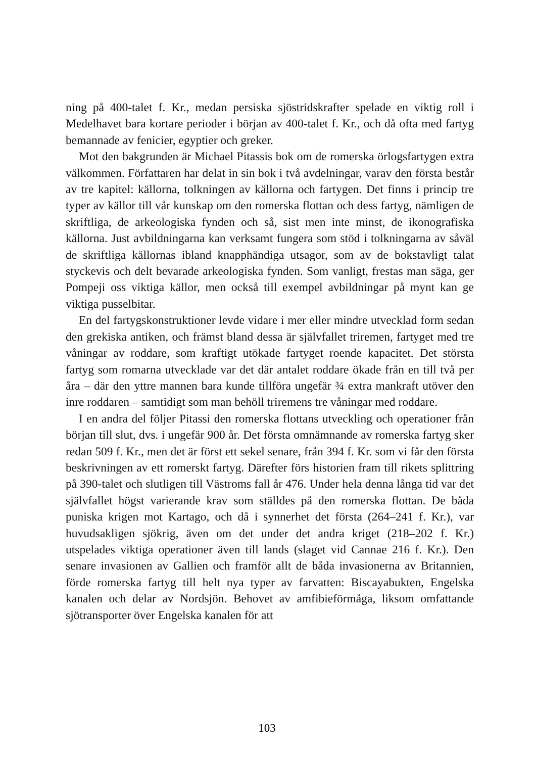ning på 400-talet f. Kr., medan persiska sjöstridskrafter spelade en viktig roll i Medelhavet bara kortare perioder i början av 400-talet f. Kr., och då ofta med fartyg bemannade av fenicier, egyptier och greker.
Mot den bakgrunden är Michael Pitassis bok om de romerska örlogsfartygen extra välkommen. Författaren har delat in sin bok i två avdelningar, varav den första består av tre kapitel: källorna, tolkningen av källorna och fartygen. Det finns i princip tre typer av källor till vår kunskap om den romerska flottan och dess fartyg, nämligen de skriftliga, de arkeologiska fynden och så, sist men inte minst, de ikonografiska källorna. Just avbildningarna kan verksamt fungera som stöd i tolkningarna av såväl de skriftliga källornas ibland knapphändiga utsagor, som av de bokstavligt talat styckevis och delt bevarade arkeologiska fynden. Som vanligt, frestas man säga, ger Pompeji oss viktiga källor, men också till exempel avbildningar på mynt kan ge viktiga pusselbitar.
En del fartygskonstruktioner levde vidare i mer eller mindre utvecklad form sedan den grekiska antiken, och främst bland dessa är självfallet triremen, fartyget med tre våningar av roddare, som kraftigt utökade fartyget roende kapacitet. Det största fartyg som romarna utvecklade var det där antalet roddare ökade från en till två per åra – där den yttre mannen bara kunde tillföra ungefär ¾ extra mankraft utöver den inre roddaren – samtidigt som man behöll triremens tre våningar med roddare.
I en andra del följer Pitassi den romerska flottans utveckling och operationer från början till slut, dvs. i ungefär 900 år. Det första omnämnande av romerska fartyg sker redan 509 f. Kr., men det är först ett sekel senare, från 394 f. Kr. som vi får den första beskrivningen av ett romerskt fartyg. Därefter förs historien fram till rikets splittring på 390-talet och slutligen till Västroms fall år 476. Under hela denna långa tid var det självfallet högst varierande krav som ställdes på den romerska flottan. De båda puniska krigen mot Kartago, och då i synnerhet det första (264–241 f. Kr.), var huvudsakligen sjökrig, även om det under det andra kriget (218–202 f. Kr.) utspelades viktiga operationer även till lands (slaget vid Cannae 216 f. Kr.). Den senare invasionen av Gallien och framför allt de båda invasionerna av Britannien, förde romerska fartyg till helt nya typer av farvatten: Biscayabukten, Engelska kanalen och delar av Nordsjön. Behovet av amfibieförmåga, liksom omfattande sjötransporter över Engelska kanalen för att
103